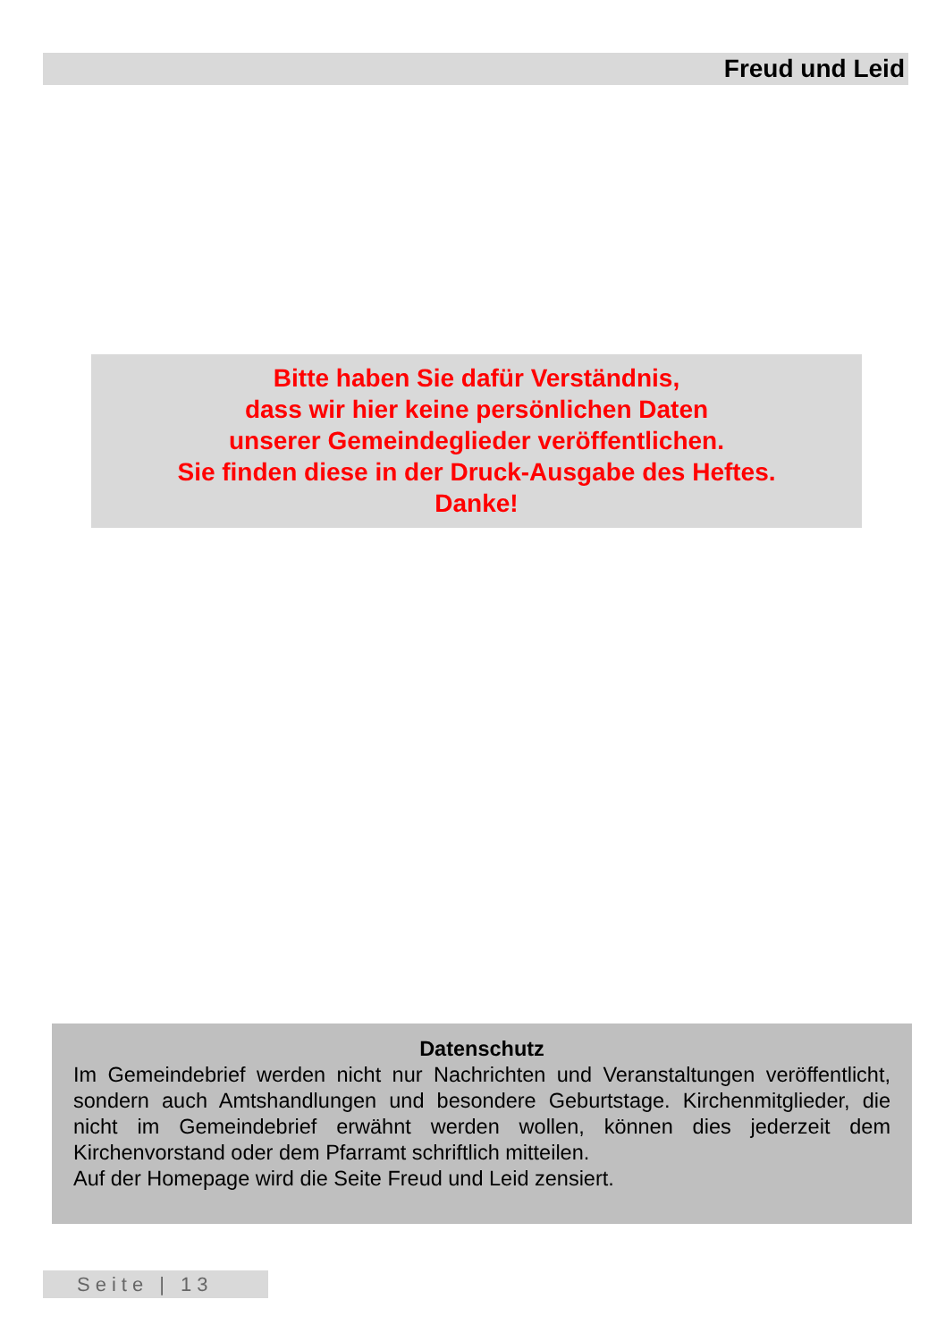Freud und Leid
Bitte haben Sie dafür Verständnis,
dass wir hier keine persönlichen Daten
unserer Gemeindeglieder veröffentlichen.
Sie finden diese in der Druck-Ausgabe des Heftes.
Danke!
Datenschutz
Im Gemeindebrief werden nicht nur Nachrichten und Veranstaltungen veröffent­licht, sondern auch Amtshandlungen und besondere Geburtstage. Kirchenmitglie­der, die nicht im Gemeindebrief erwähnt werden wollen, können dies jederzeit dem Kirchenvorstand oder dem Pfarramt schriftlich mitteilen.
Auf der Homepage wird die Seite Freud und Leid zensiert.
Seite | 13